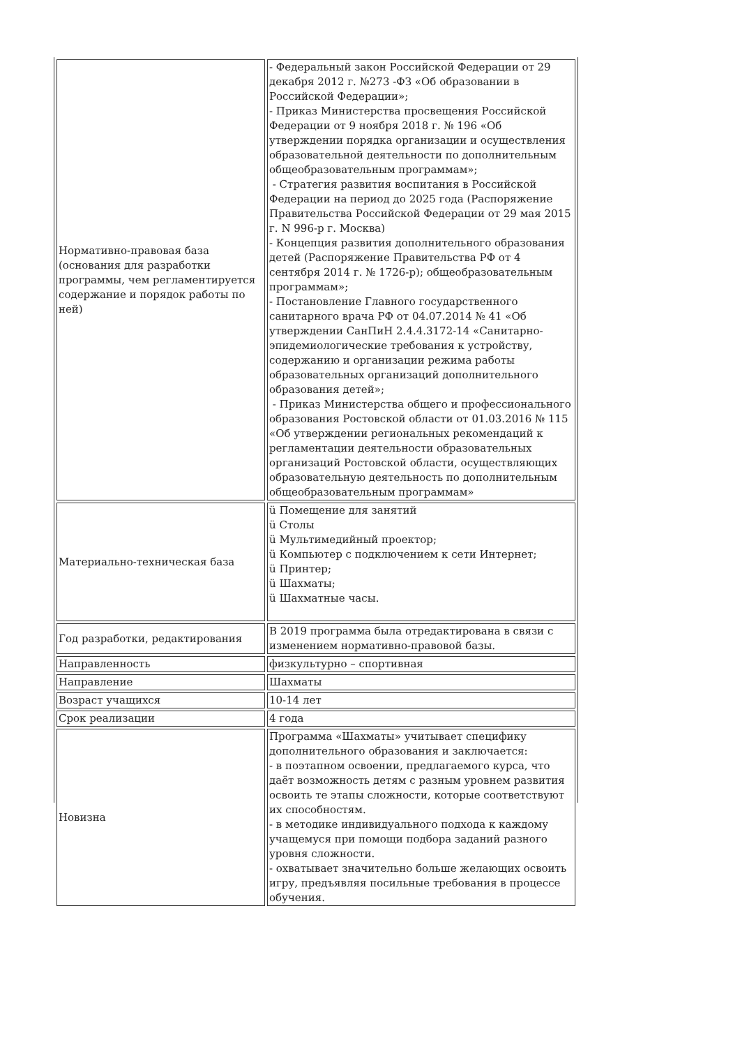| Нормативно-правовая база (основания для разработки программы, чем регламентируется содержание и порядок работы по ней) | - Федеральный закон Российской Федерации от 29 декабря 2012 г. №273 -ФЗ «Об образовании в Российской Федерации»; - Приказ Министерства просвещения Российской Федерации от 9 ноября 2018 г. № 196 «Об утверждении порядка организации и осуществления образовательной деятельности по дополнительным общеобразовательным программам»; - Стратегия развития воспитания в Российской Федерации на период до 2025 года (Распоряжение Правительства Российской Федерации от 29 мая 2015 г. N 996-р г. Москва) - Концепция развития дополнительного образования детей (Распоряжение Правительства РФ от 4 сентября 2014 г. № 1726-р); общеобразовательным программам»; - Постановление Главного государственного санитарного врача РФ от 04.07.2014 № 41 «Об утверждении СанПиН 2.4.4.3172-14 «Санитарно-эпидемиологические требования к устройству, содержанию и организации режима работы образовательных организаций дополнительного образования детей»; - Приказ Министерства общего и профессионального образования Ростовской области от 01.03.2016 № 115 «Об утверждении региональных рекомендаций к регламентации деятельности образовательных организаций Ростовской области, осуществляющих образовательную деятельность по дополнительным общеобразовательным программам» |
| Материально-техническая база | ü Помещение для занятий ü Столы ü Мультимедийный проектор; ü Компьютер с подключением к сети Интернет; ü Принтер; ü Шахматы; ü Шахматные часы. |
| Год разработки, редактирования | В 2019 программа была отредактирована в связи с изменением нормативно-правовой базы. |
| Направленность | физкультурно – спортивная |
| Направление | Шахматы |
| Возраст учащихся | 10-14 лет |
| Срок реализации | 4 года |
| Новизна | Программа «Шахматы» учитывает специфику дополнительного образования и заключается: - в поэтапном освоении, предлагаемого курса, что даёт возможность детям с разным уровнем развития освоить те этапы сложности, которые соответствуют их способностям. - в методике индивидуального подхода к каждому учащемуся при помощи подбора заданий разного уровня сложности. - охватывает значительно больше желающих освоить игру, предъявляя посильные требования в процессе обучения. |